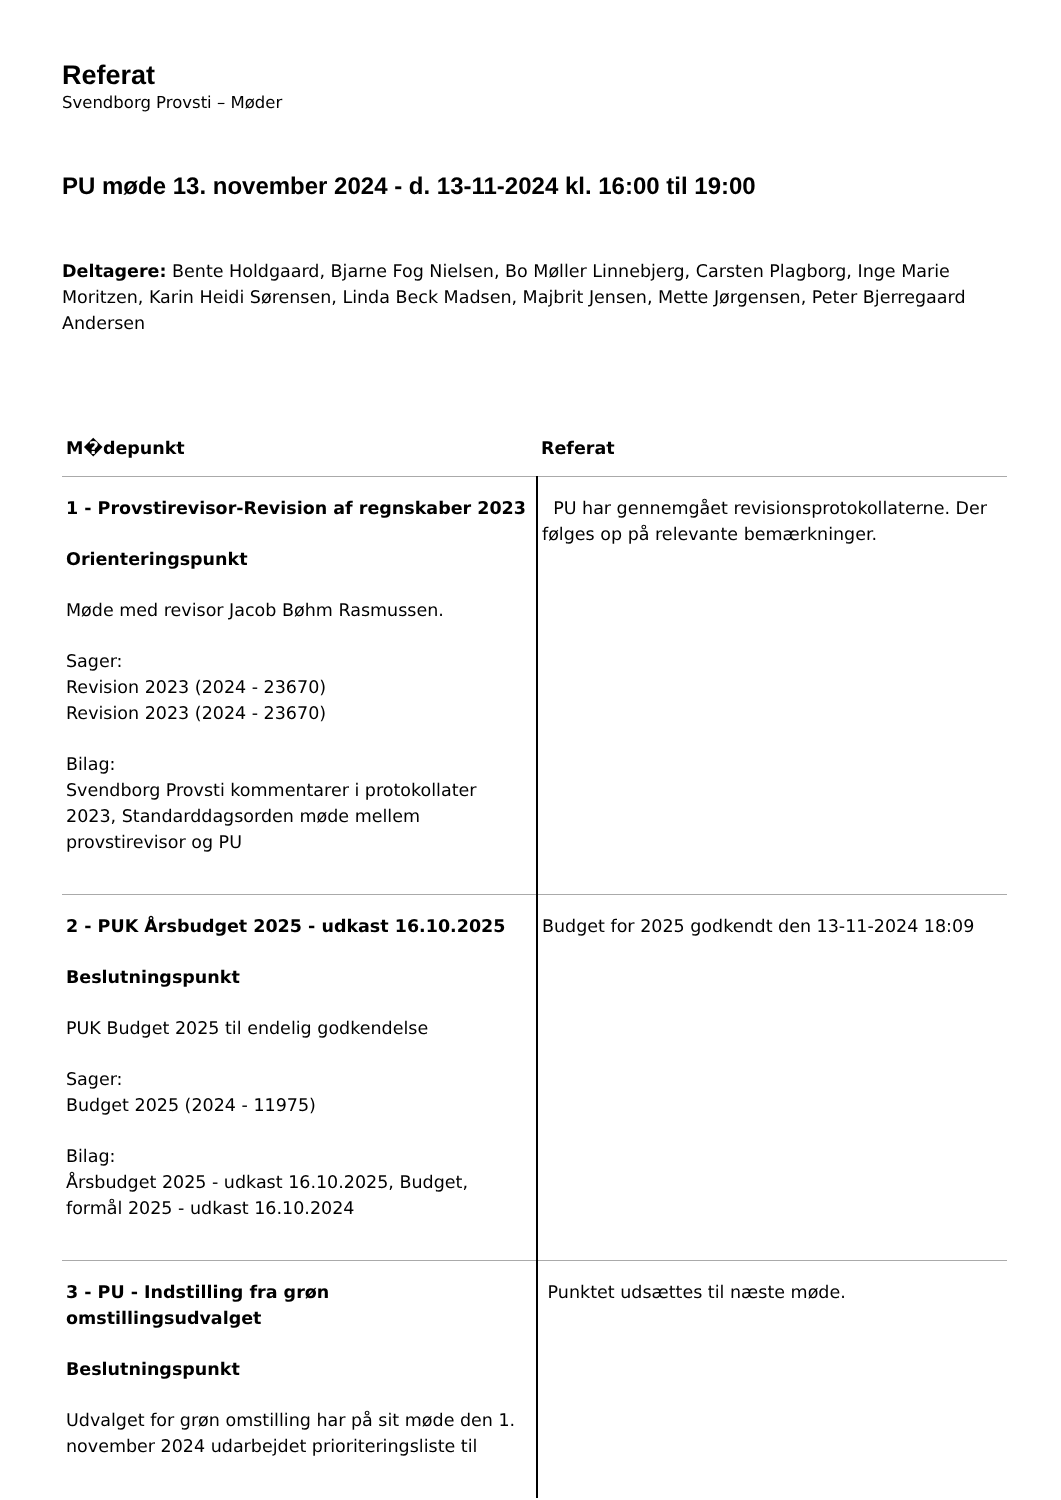Referat
Svendborg Provsti – Møder
PU møde 13. november 2024 - d. 13-11-2024 kl. 16:00 til 19:00
Deltagere: Bente Holdgaard, Bjarne Fog Nielsen, Bo Møller Linnebjerg, Carsten Plagborg, Inge Marie Moritzen, Karin Heidi Sørensen, Linda Beck Madsen, Majbrit Jensen, Mette Jørgensen, Peter Bjerregaard Andersen
| M�depunkt | Referat |
| --- | --- |
| 1 - Provstirevisor-Revision af regnskaber 2023 Orienteringspunkt Møde med revisor Jacob Bøhm Rasmussen. Sager: Revision 2023 (2024 - 23670) Revision 2023 (2024 - 23670) Bilag: Svendborg Provsti kommentarer i protokollater 2023, Standarddagsorden møde mellem provstirevisor og PU | PU har gennemgået revisionsprotokollaterne. Der følges op på relevante bemærkninger. |
| 2 - PUK Årsbudget 2025 - udkast 16.10.2025 Beslutningspunkt PUK Budget 2025 til endelig godkendelse Sager: Budget 2025 (2024 - 11975) Bilag: Årsbudget 2025 - udkast 16.10.2025, Budget, formål 2025 - udkast 16.10.2024 | Budget for 2025 godkendt den 13-11-2024 18:09 |
| 3 - PU - Indstilling fra grøn omstillingsudvalget Beslutningspunkt Udvalget for grøn omstilling har på sit møde den 1. november 2024 udarbejdet prioriteringsliste til | Punktet udsættes til næste møde. |